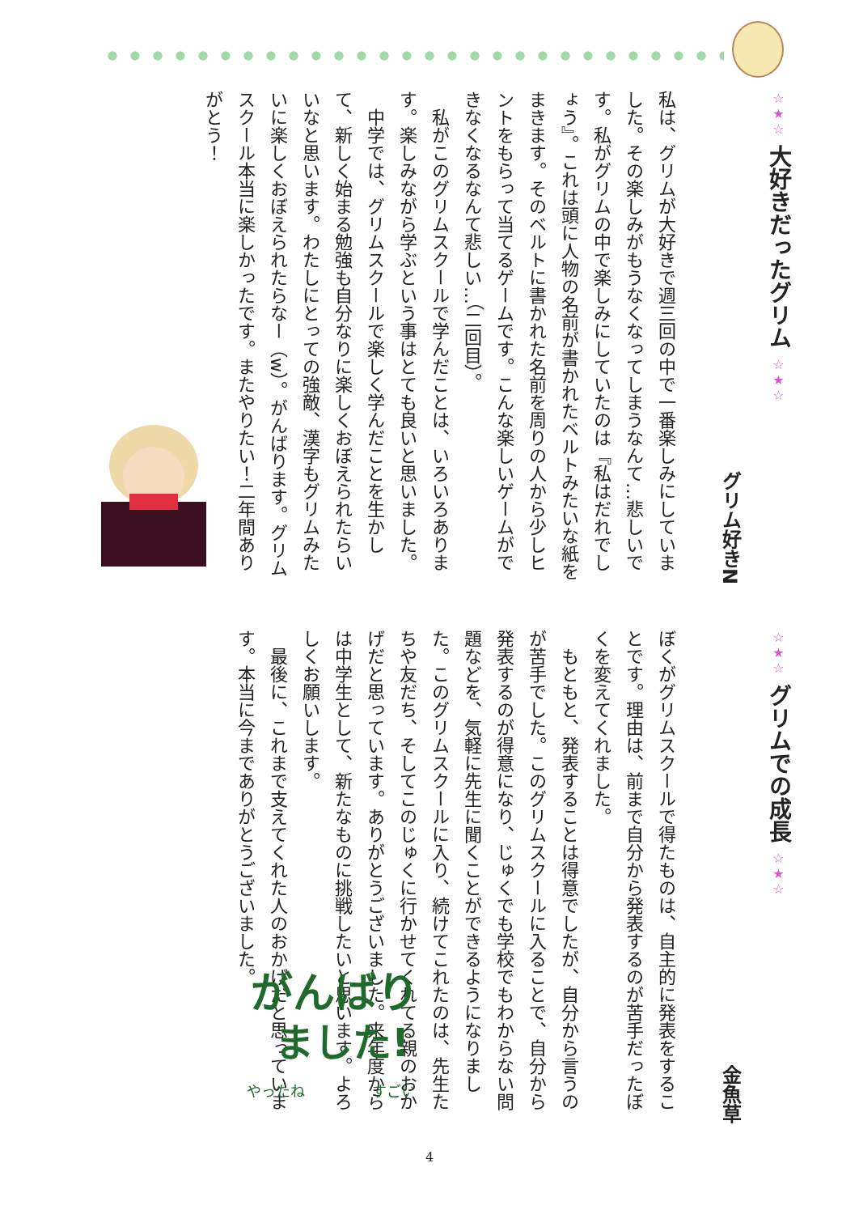☆★☆ 大好きだったグリム ☆★☆
グリム好きN
私は、グリムが大好きで週三回の中で一番楽しみにしていました。その楽しみがもうなくなってしまうなんて…悲しいです。私がグリムの中で楽しみにしていたのは『私はだれでしょう』。これは頭に人物の名前が書かれたベルトみたいな紙をまきます。そのベルトに書かれた名前を周りの人から少しヒントをもらって当てるゲームです。こんな楽しいゲームができなくなるなんて悲しい…（二回目）。
私がこのグリムスクールで学んだことは、いろいろあります。楽しみながら学ぶという事はとても良いと思いました。
中学では、グリムスクールで楽しく学んだことを生かして、新しく始まる勉強も自分なりに楽しくおぼえられたらいいなと思います。わたしにとっての強敵、漢字もグリムみたいに楽しくおぼえられたらなー（w）。がんばります。グリムスクール本当に楽しかったです。またやりたい！二年間ありがとう！
☆★☆ グリムでの成長 ☆★☆
金魚草
ぼくがグリムスクールで得たものは、自主的に発表をすることです。理由は、前まで自分から発表するのが苦手だったぼくを変えてくれました。
もともと、発表することは得意でしたが、自分から言うのが苦手でした。このグリムスクールに入ることで、自分から発表するのが得意になり、じゅくでも学校でもわからない問題などを、気軽に先生に聞くことができるようになりました。このグリムスクールに入り、続けてこれたのは、先生たちや友だち、そしてこのじゅくに行かせてくれてる親のおかげだと思っています。ありがとうございました。来年度からは中学生として、新たなものに挑戦したいと思います。よろしくお願いします。
最後に、これまで支えてくれた人のおかげだと思っています。本当に今までありがとうございました。
がんばり
ました!
やったね
すごい
4